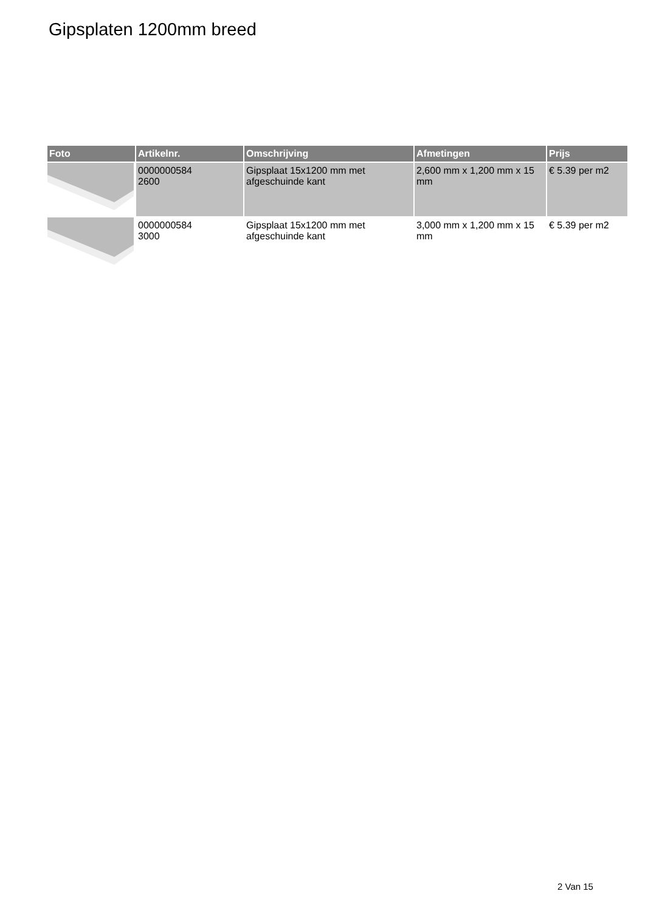Gipsplaten 1200mm breed
| Foto | Artikelnr. | Omschrijving | Afmetingen | Prijs |
| --- | --- | --- | --- | --- |
| | 0000000584 2600 | Gipsplaat 15x1200 mm met afgeschuinde kant | 2,600 mm x 1,200 mm x 15 mm | € 5.39 per m2 |
| | 0000000584 3000 | Gipsplaat 15x1200 mm met afgeschuinde kant | 3,000 mm x 1,200 mm x 15 mm | € 5.39 per m2 |
2 Van 15